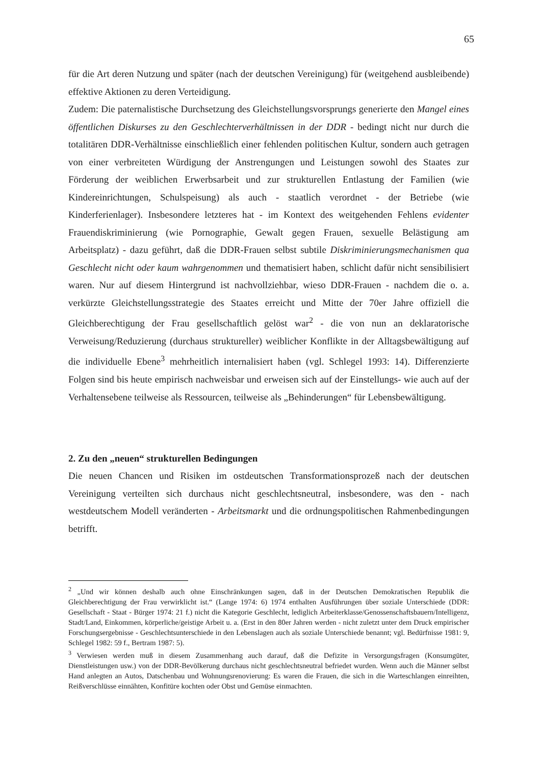65
für die Art deren Nutzung und später (nach der deutschen Vereinigung) für (weitgehend ausbleibende) effektive Aktionen zu deren Verteidigung.
Zudem: Die paternalistische Durchsetzung des Gleichstellungsvorsprungs generierte den Mangel eines öffentlichen Diskurses zu den Geschlechterverhältnissen in der DDR - bedingt nicht nur durch die totalitären DDR-Verhältnisse einschließlich einer fehlenden politischen Kultur, sondern auch getragen von einer verbreiteten Würdigung der Anstrengungen und Leistungen sowohl des Staates zur Förderung der weiblichen Erwerbsarbeit und zur strukturellen Entlastung der Familien (wie Kindereinrichtungen, Schulspeisung) als auch - staatlich verordnet - der Betriebe (wie Kinderferienlager). Insbesondere letzteres hat - im Kontext des weitgehenden Fehlens evidenter Frauendiskriminierung (wie Pornographie, Gewalt gegen Frauen, sexuelle Belästigung am Arbeitsplatz) - dazu geführt, daß die DDR-Frauen selbst subtile Diskriminierungsmechanismen qua Geschlecht nicht oder kaum wahrgenommen und thematisiert haben, schlicht dafür nicht sensibilisiert waren. Nur auf diesem Hintergrund ist nachvollziehbar, wieso DDR-Frauen - nachdem die o. a. verkürzte Gleichstellungsstrategie des Staates erreicht und Mitte der 70er Jahre offiziell die Gleichberechtigung der Frau gesellschaftlich gelöst war<sup>2</sup> - die von nun an deklaratorische Verweisung/Reduzierung (durchaus struktureller) weiblicher Konflikte in der Alltagsbewältigung auf die individuelle Ebene<sup>3</sup> mehrheitlich internalisiert haben (vgl. Schlegel 1993: 14). Differenzierte Folgen sind bis heute empirisch nachweisbar und erweisen sich auf der Einstellungs- wie auch auf der Verhaltensebene teilweise als Ressourcen, teilweise als „Behinderungen“ für Lebensbewältigung.
2. Zu den „neuen“ strukturellen Bedingungen
Die neuen Chancen und Risiken im ostdeutschen Transformationsprozeß nach der deutschen Vereinigung verteilten sich durchaus nicht geschlechtsneutral, insbesondere, was den - nach westdeutschem Modell veränderten - Arbeitsmarkt und die ordnungspolitischen Rahmenbedingungen betrifft.
<sup>2</sup> „Und wir können deshalb auch ohne Einschränkungen sagen, daß in der Deutschen Demokratischen Republik die Gleichberechtigung der Frau verwirklicht ist.“ (Lange 1974: 6) 1974 enthalten Ausführungen über soziale Unterschiede (DDR: Gesellschaft - Staat - Bürger 1974: 21 f.) nicht die Kategorie Geschlecht, lediglich Arbeiterklasse/Genossenschaftsbauern/Intelligenz, Stadt/Land, Einkommen, körperliche/geistige Arbeit u. a. (Erst in den 80er Jahren werden - nicht zuletzt unter dem Druck empirischer Forschungsergebnisse - Geschlechtsunterschiede in den Lebenslagen auch als soziale Unterschiede benannt; vgl. Bedürfnisse 1981: 9, Schlegel 1982: 59 f., Bertram 1987: 5).
<sup>3</sup> Verwiesen werden muß in diesem Zusammenhang auch darauf, daß die Defizite in Versorgungsfragen (Konsumgüter, Dienstleistungen usw.) von der DDR-Bevölkerung durchaus nicht geschlechtsneutral befriedet wurden. Wenn auch die Männer selbst Hand anlegten an Autos, Datschenbau und Wohnungsrenovierung: Es waren die Frauen, die sich in die Warteschlangen einreihten, Reißverschlüsse einnähten, Konfitüre kochten oder Obst und Gemüse einmachten.